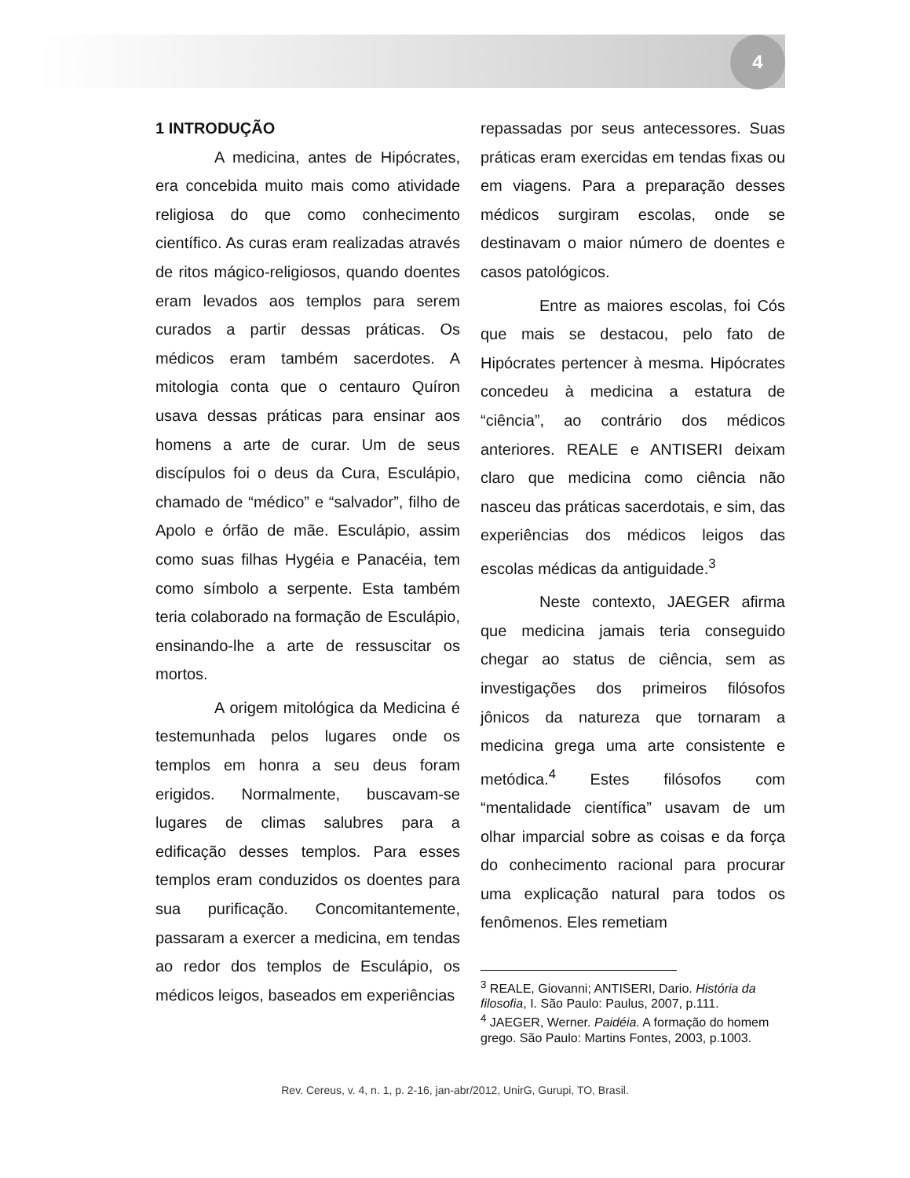4
1 INTRODUÇÃO
A medicina, antes de Hipócrates, era concebida muito mais como atividade religiosa do que como conhecimento científico. As curas eram realizadas através de ritos mágico-religiosos, quando doentes eram levados aos templos para serem curados a partir dessas práticas. Os médicos eram também sacerdotes. A mitologia conta que o centauro Quíron usava dessas práticas para ensinar aos homens a arte de curar. Um de seus discípulos foi o deus da Cura, Esculápio, chamado de “médico” e “salvador”, filho de Apolo e órfão de mãe. Esculápio, assim como suas filhas Hygéia e Panacéia, tem como símbolo a serpente. Esta também teria colaborado na formação de Esculápio, ensinando-lhe a arte de ressuscitar os mortos.
A origem mitológica da Medicina é testemunhada pelos lugares onde os templos em honra a seu deus foram erigidos. Normalmente, buscavam-se lugares de climas salubres para a edificação desses templos. Para esses templos eram conduzidos os doentes para sua purificação. Concomitantemente, passaram a exercer a medicina, em tendas ao redor dos templos de Esculápio, os médicos leigos, baseados em experiências
repassadas por seus antecessores. Suas práticas eram exercidas em tendas fixas ou em viagens. Para a preparação desses médicos surgiram escolas, onde se destinavam o maior número de doentes e casos patológicos.
Entre as maiores escolas, foi Cós que mais se destacou, pelo fato de Hipócrates pertencer à mesma. Hipócrates concedeu à medicina a estatura de “ciência”, ao contrário dos médicos anteriores. REALE e ANTISERI deixam claro que medicina como ciência não nasceu das práticas sacerdotais, e sim, das experiências dos médicos leigos das escolas médicas da antiguidade.<sup>3</sup>
Neste contexto, JAEGER afirma que medicina jamais teria conseguido chegar ao status de ciência, sem as investigações dos primeiros filósofos jônicos da natureza que tornaram a medicina grega uma arte consistente e metódica.<sup>4</sup> Estes filósofos com “mentalidade científica” usavam de um olhar imparcial sobre as coisas e da força do conhecimento racional para procurar uma explicação natural para todos os fenômenos. Eles remetiam
<sup>3</sup> REALE, Giovanni; ANTISERI, Dario. História da filosofia, I. São Paulo: Paulus, 2007, p.111.
<sup>4</sup> JAEGER, Werner. Paidéia. A formação do homem grego. São Paulo: Martins Fontes, 2003, p.1003.
Rev. Cereus, v. 4, n. 1, p. 2-16, jan-abr/2012, UnirG, Gurupi, TO, Brasil.